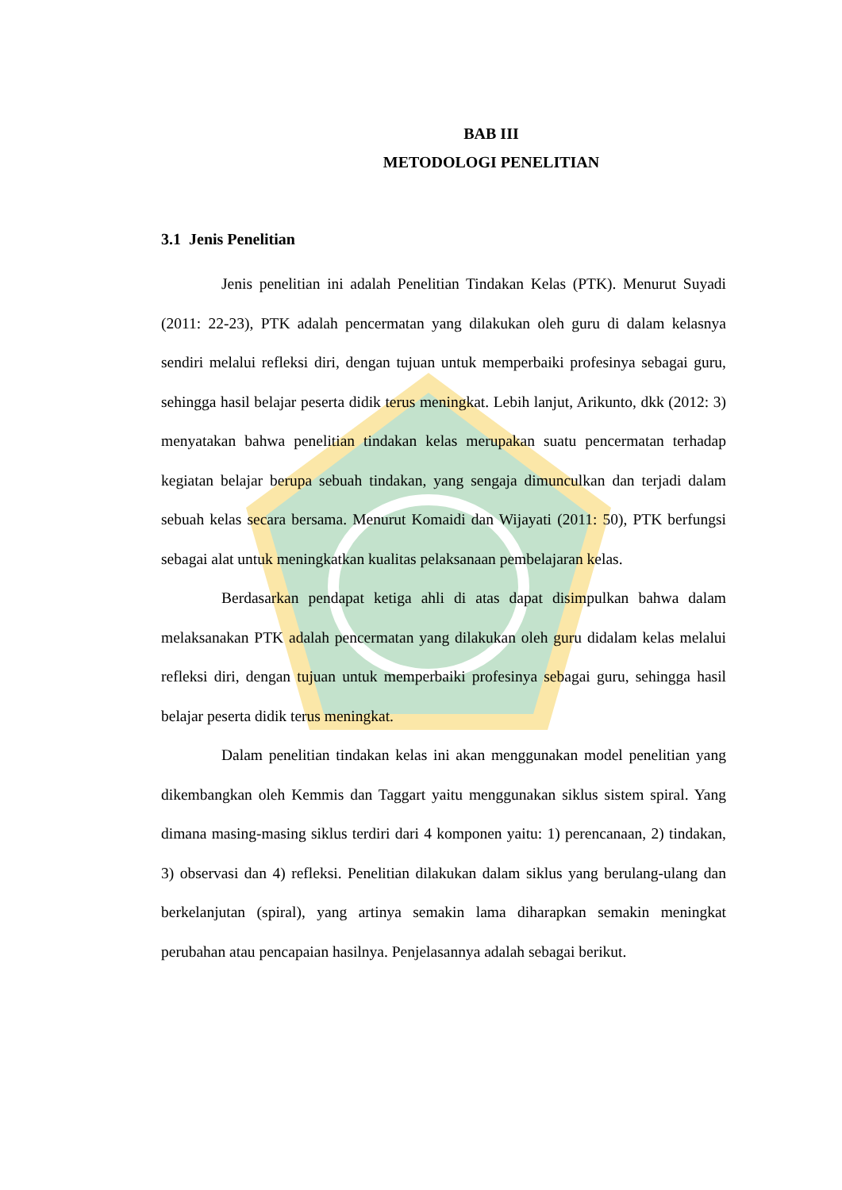BAB III
METODOLOGI PENELITIAN
3.1 Jenis Penelitian
Jenis penelitian ini adalah Penelitian Tindakan Kelas (PTK). Menurut Suyadi (2011: 22-23), PTK adalah pencermatan yang dilakukan oleh guru di dalam kelasnya sendiri melalui refleksi diri, dengan tujuan untuk memperbaiki profesinya sebagai guru, sehingga hasil belajar peserta didik terus meningkat. Lebih lanjut, Arikunto, dkk (2012: 3) menyatakan bahwa penelitian tindakan kelas merupakan suatu pencermatan terhadap kegiatan belajar berupa sebuah tindakan, yang sengaja dimunculkan dan terjadi dalam sebuah kelas secara bersama. Menurut Komaidi dan Wijayati (2011: 50), PTK berfungsi sebagai alat untuk meningkatkan kualitas pelaksanaan pembelajaran kelas.
Berdasarkan pendapat ketiga ahli di atas dapat disimpulkan bahwa dalam melaksanakan PTK adalah pencermatan yang dilakukan oleh guru didalam kelas melalui refleksi diri, dengan tujuan untuk memperbaiki profesinya sebagai guru, sehingga hasil belajar peserta didik terus meningkat.
Dalam penelitian tindakan kelas ini akan menggunakan model penelitian yang dikembangkan oleh Kemmis dan Taggart yaitu menggunakan siklus sistem spiral. Yang dimana masing-masing siklus terdiri dari 4 komponen yaitu: 1) perencanaan, 2) tindakan, 3) observasi dan 4) refleksi. Penelitian dilakukan dalam siklus yang berulang-ulang dan berkelanjutan (spiral), yang artinya semakin lama diharapkan semakin meningkat perubahan atau pencapaian hasilnya. Penjelasannya adalah sebagai berikut.